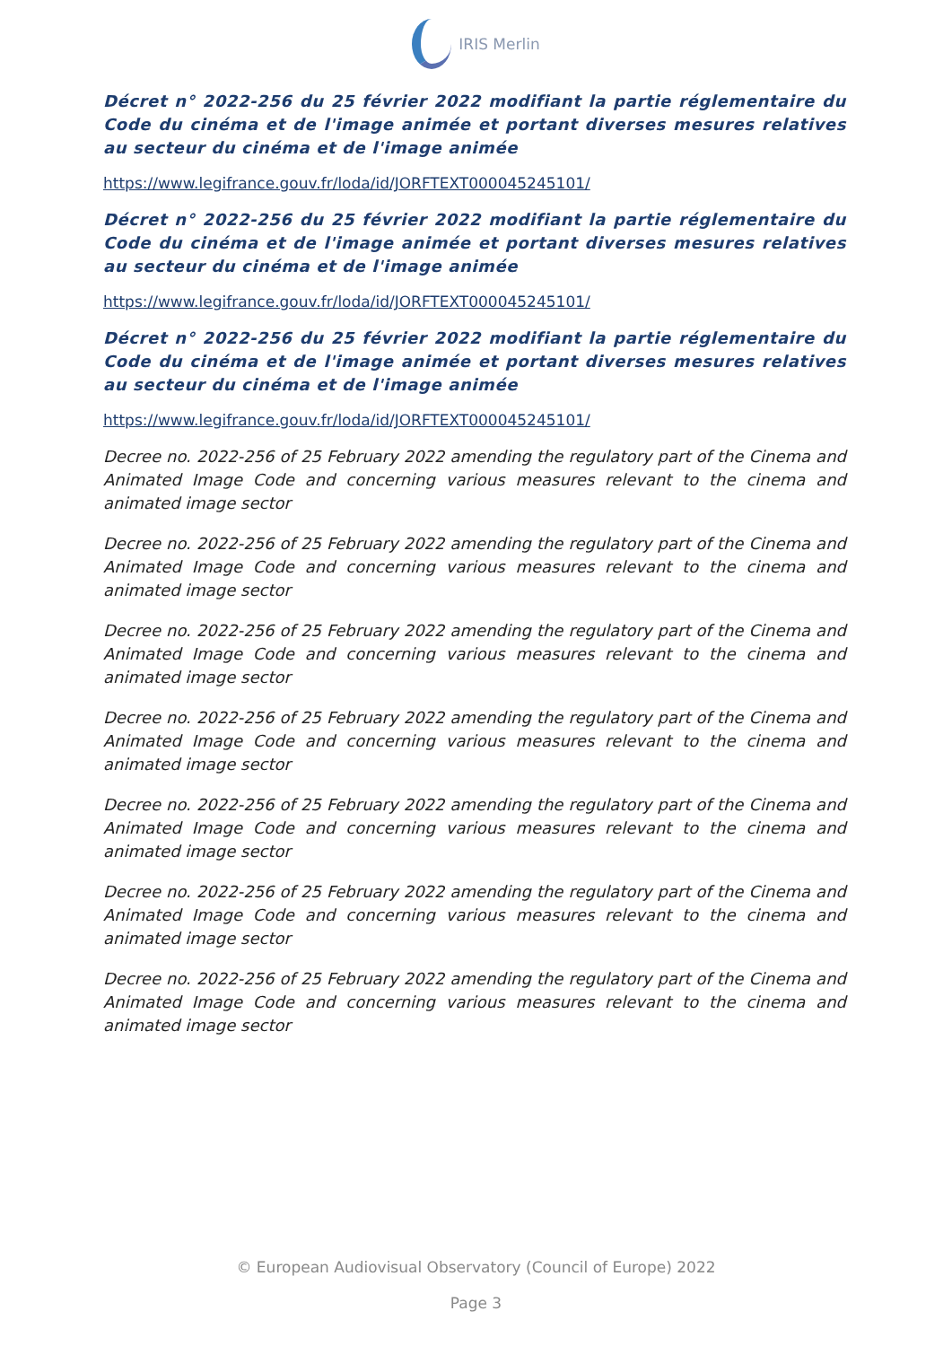IRIS Merlin
Décret n° 2022-256 du 25 février 2022 modifiant la partie réglementaire du Code du cinéma et de l'image animée et portant diverses mesures relatives au secteur du cinéma et de l'image animée
https://www.legifrance.gouv.fr/loda/id/JORFTEXT000045245101/
Décret n° 2022-256 du 25 février 2022 modifiant la partie réglementaire du Code du cinéma et de l'image animée et portant diverses mesures relatives au secteur du cinéma et de l'image animée
https://www.legifrance.gouv.fr/loda/id/JORFTEXT000045245101/
Décret n° 2022-256 du 25 février 2022 modifiant la partie réglementaire du Code du cinéma et de l'image animée et portant diverses mesures relatives au secteur du cinéma et de l'image animée
https://www.legifrance.gouv.fr/loda/id/JORFTEXT000045245101/
Decree no. 2022-256 of 25 February 2022 amending the regulatory part of the Cinema and Animated Image Code and concerning various measures relevant to the cinema and animated image sector
Decree no. 2022-256 of 25 February 2022 amending the regulatory part of the Cinema and Animated Image Code and concerning various measures relevant to the cinema and animated image sector
Decree no. 2022-256 of 25 February 2022 amending the regulatory part of the Cinema and Animated Image Code and concerning various measures relevant to the cinema and animated image sector
Decree no. 2022-256 of 25 February 2022 amending the regulatory part of the Cinema and Animated Image Code and concerning various measures relevant to the cinema and animated image sector
Decree no. 2022-256 of 25 February 2022 amending the regulatory part of the Cinema and Animated Image Code and concerning various measures relevant to the cinema and animated image sector
Decree no. 2022-256 of 25 February 2022 amending the regulatory part of the Cinema and Animated Image Code and concerning various measures relevant to the cinema and animated image sector
Decree no. 2022-256 of 25 February 2022 amending the regulatory part of the Cinema and Animated Image Code and concerning various measures relevant to the cinema and animated image sector
© European Audiovisual Observatory (Council of Europe) 2022
Page 3